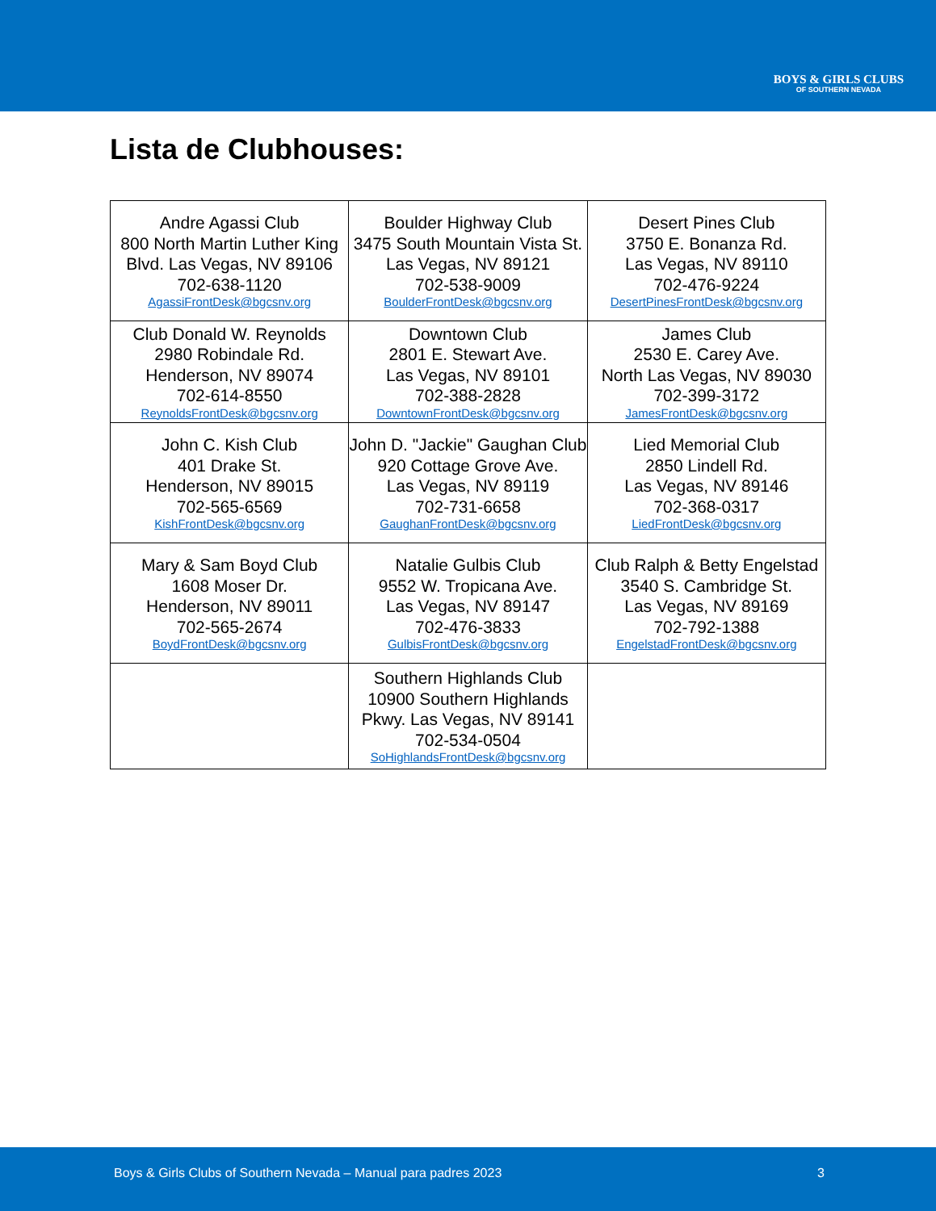BOYS & GIRLS CLUBS
OF SOUTHERN NEVADA
Lista de Clubhouses:
| Andre Agassi Club 800 North Martin Luther King Blvd. Las Vegas, NV 89106 702-638-1120 AgassiFrontDesk@bgcsnv.org | Boulder Highway Club 3475 South Mountain Vista St. Las Vegas, NV 89121 702-538-9009 BoulderFrontDesk@bgcsnv.org | Desert Pines Club 3750 E. Bonanza Rd. Las Vegas, NV 89110 702-476-9224 DesertPinesFrontDesk@bgcsnv.org |
| Club Donald W. Reynolds 2980 Robindale Rd. Henderson, NV 89074 702-614-8550 ReynoldsFrontDesk@bgcsnv.org | Downtown Club 2801 E. Stewart Ave. Las Vegas, NV 89101 702-388-2828 DowntownFrontDesk@bgcsnv.org | James Club 2530 E. Carey Ave. North Las Vegas, NV 89030 702-399-3172 JamesFrontDesk@bgcsnv.org |
| John C. Kish Club 401 Drake St. Henderson, NV 89015 702-565-6569 KishFrontDesk@bgcsnv.org | John D. "Jackie" Gaughan Club 920 Cottage Grove Ave. Las Vegas, NV 89119 702-731-6658 GaughanFrontDesk@bgcsnv.org | Lied Memorial Club 2850 Lindell Rd. Las Vegas, NV 89146 702-368-0317 LiedFrontDesk@bgcsnv.org |
| Mary & Sam Boyd Club 1608 Moser Dr. Henderson, NV 89011 702-565-2674 BoydFrontDesk@bgcsnv.org | Natalie Gulbis Club 9552 W. Tropicana Ave. Las Vegas, NV 89147 702-476-3833 GulbisFrontDesk@bgcsnv.org | Club Ralph & Betty Engelstad 3540 S. Cambridge St. Las Vegas, NV 89169 702-792-1388 EngelstadFrontDesk@bgcsnv.org |
| | Southern Highlands Club 10900 Southern Highlands Pkwy. Las Vegas, NV 89141 702-534-0504 SoHighlandsFrontDesk@bgcsnv.org | |
Boys & Girls Clubs of Southern Nevada – Manual para padres 2023 3